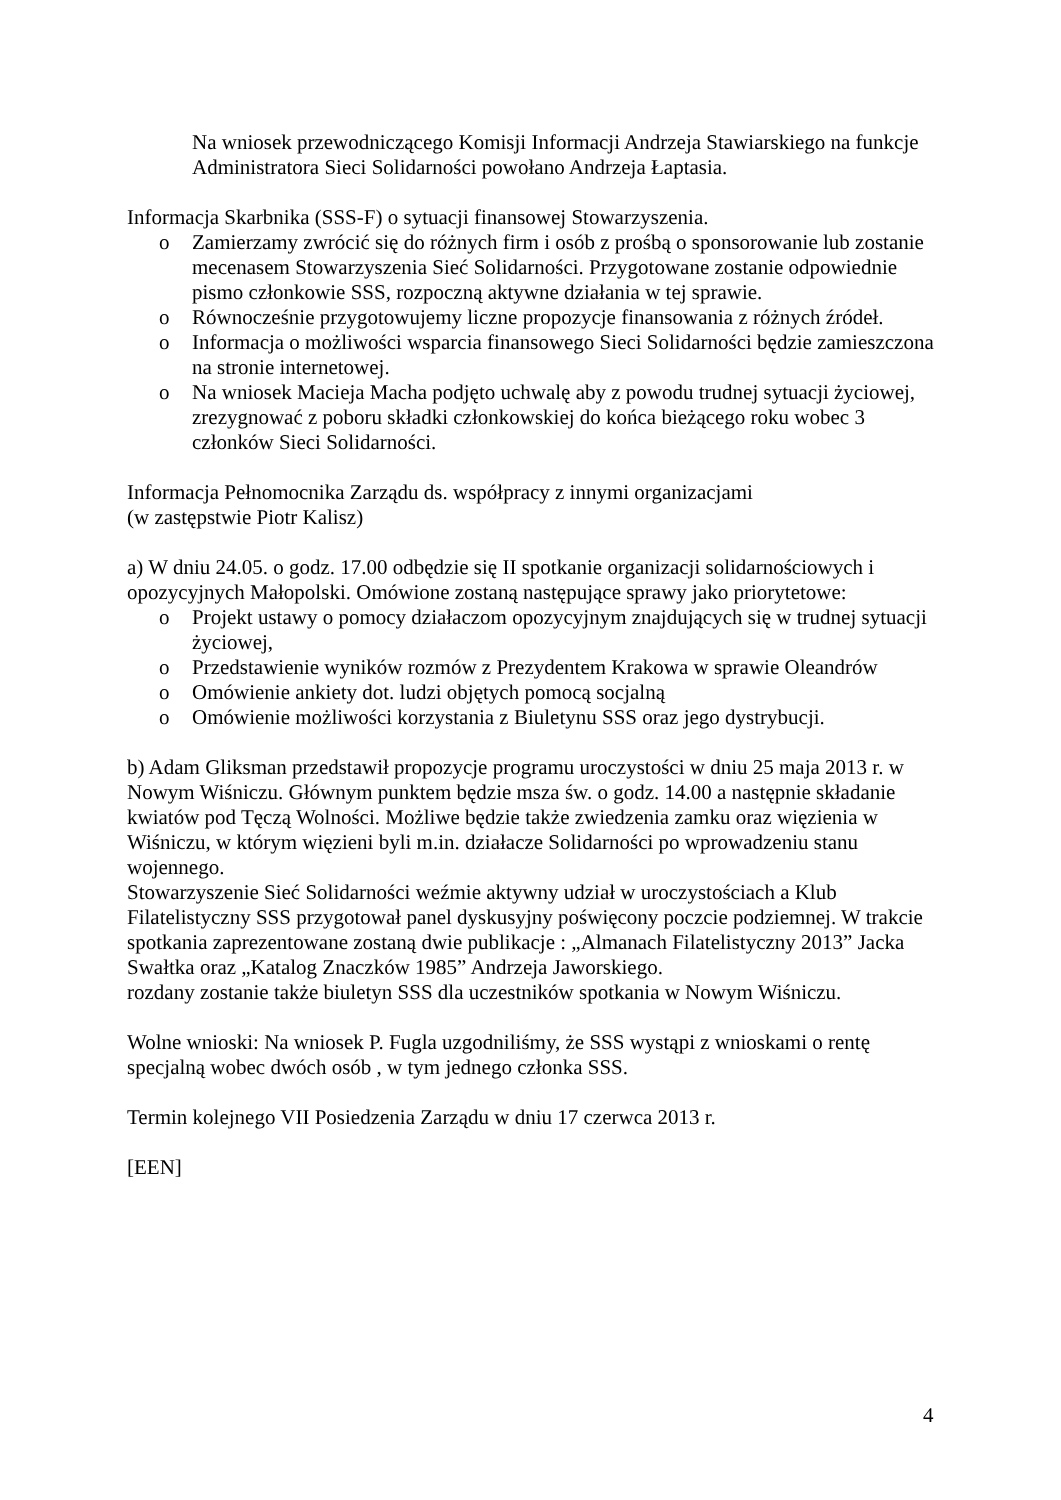Na wniosek przewodniczącego Komisji Informacji Andrzeja Stawiarskiego na funkcje Administratora Sieci Solidarności powołano Andrzeja Łaptasia.
Informacja Skarbnika (SSS-F) o sytuacji finansowej Stowarzyszenia.
o Zamierzamy zwrócić się do różnych firm i osób z prośbą o sponsorowanie lub zostanie mecenasem Stowarzyszenia Sieć Solidarności. Przygotowane zostanie odpowiednie pismo członkowie SSS, rozpoczną aktywne działania w tej sprawie.
o Równocześnie przygotowujemy liczne propozycje finansowania z różnych źródeł.
o Informacja o możliwości wsparcia finansowego Sieci Solidarności będzie zamieszczona na stronie internetowej.
o Na wniosek Macieja Macha podjęto uchwalę aby z powodu trudnej sytuacji życiowej, zrezygnować z poboru składki członkowskiej do końca bieżącego roku wobec 3 członków Sieci Solidarności.
Informacja Pełnomocnika Zarządu ds. współpracy z innymi organizacjami
(w zastępstwie Piotr Kalisz)
a) W dniu 24.05. o godz. 17.00 odbędzie się II spotkanie organizacji solidarnościowych i opozycyjnych Małopolski. Omówione zostaną następujące sprawy jako priorytetowe:
o Projekt ustawy o pomocy działaczom opozycyjnym znajdujących się w trudnej sytuacji życiowej,
o Przedstawienie wyników rozmów z Prezydentem Krakowa w sprawie Oleandrów
o Omówienie ankiety dot. ludzi objętych pomocą socjalną
o Omówienie możliwości korzystania z Biuletynu SSS oraz jego dystrybucji.
b) Adam Gliksman przedstawił propozycje programu uroczystości w dniu 25 maja 2013 r. w Nowym Wiśniczu. Głównym punktem będzie msza św. o godz. 14.00 a następnie składanie kwiatów pod Tęczą Wolności. Możliwe będzie także zwiedzenia zamku oraz więzienia w Wiśniczu, w którym więzieni byli m.in. działacze Solidarności po wprowadzeniu stanu wojennego.
Stowarzyszenie Sieć Solidarności weźmie aktywny udział w uroczystościach a Klub Filatelistyczny SSS przygotował panel dyskusyjny poświęcony poczcie podziemnej. W trakcie spotkania zaprezentowane zostaną dwie publikacje : „Almanach Filatelistyczny 2013” Jacka Swałtka oraz „Katalog Znaczków 1985” Andrzeja Jaworskiego.
rozdany zostanie także biuletyn SSS dla uczestników spotkania w Nowym Wiśniczu.
Wolne wnioski: Na wniosek P. Fugla uzgodniliśmy, że SSS wystąpi z wnioskami o rentę specjalną wobec dwóch osób , w tym jednego członka SSS.
Termin kolejnego VII Posiedzenia Zarządu w dniu 17 czerwca 2013 r.
[EEN]
4